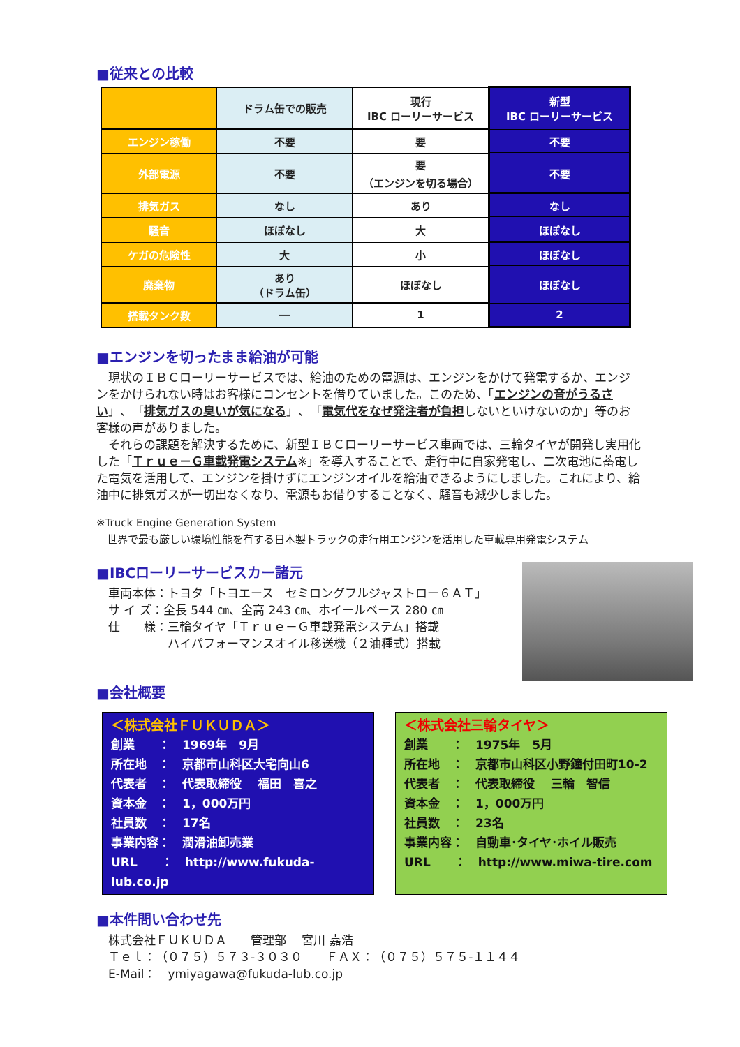■従来との比較
| | ドラム缶での販売 | 現行 IBC ローリーサービス | 新型 IBC ローリーサービス |
| エンジン稼働 | 不要 | 要 | 不要 |
| 外部電源 | 不要 | 要 （エンジンを切る場合） | 不要 |
| 排気ガス | なし | あり | なし |
| 騒音 | ほぼなし | 大 | ほぼなし |
| ケガの危険性 | 大 | 小 | ほぼなし |
| 廃棄物 | あり （ドラム缶） | ほぼなし | ほぼなし |
| 搭載タンク数 | ― | 1 | 2 |
■エンジンを切ったまま給油が可能
　現状のＩＢＣローリーサービスでは、給油のための電源は、エンジンをかけて発電するか、エンジンをかけられない時はお客様にコンセントを借りていました。このため、「エンジンの音がうるさい」、「排気ガスの臭いが気になる」、「電気代をなぜ発注者が負担しないといけないのか」等のお客様の声がありました。
　それらの課題を解決するために、新型ＩＢＣローリーサービス車両では、三輪タイヤが開発し実用化した「Ｔｒｕｅ－Ｇ車載発電システム※」を導入することで、走行中に自家発電し、二次電池に蓄電した電気を活用して、エンジンを掛けずにエンジンオイルを給油できるようにしました。これにより、給油中に排気ガスが一切出なくなり、電源もお借りすることなく、騒音も減少しました。
※Truck Engine Generation System
　世界で最も厳しい環境性能を有する日本製トラックの走行用エンジンを活用した車載専用発電システム
■IBCローリーサービスカー諸元
　車両本体：トヨタ「トヨエース　セミロングフルジャストロー６ＡＴ」
　サ イ ズ：全長 544 ㎝、全高 243 ㎝、ホイールベース 280 ㎝
　仕　　様：三輪タイヤ「Ｔｒｕｅ－Ｇ車載発電システム」搭載
　　　　　　ハイパフォーマンスオイル移送機（２油種式）搭載
■会社概要
＜株式会社ＦＵＫＵＤＡ＞
創業　　：　1969年　9月
所在地　：　京都市山科区大宅向山6
代表者　：　代表取締役　 福田　喜之
資本金　：　1，000万円
社員数　：　17名
事業内容：　潤滑油卸売業
URL　　：　http://www.fukuda-lub.co.jp
＜株式会社三輪タイヤ＞
創業　　：　1975年　5月
所在地　：　京都市山科区小野鐘付田町10-2
代表者　：　代表取締役　 三輪　智信
資本金　：　1，000万円
社員数　：　23名
事業内容：　自動車･タイヤ･ホイル販売
URL　　：　http://www.miwa-tire.com
■本件問い合わせ先
　株式会社ＦＵＫＵＤＡ　　管理部　 宮川 嘉浩
　Ｔｅｌ：（０７５）５７３-３０３０　　ＦＡＸ：（０７５）５７５-１１４４
　E-Mail：　ymiyagawa@fukuda-lub.co.jp